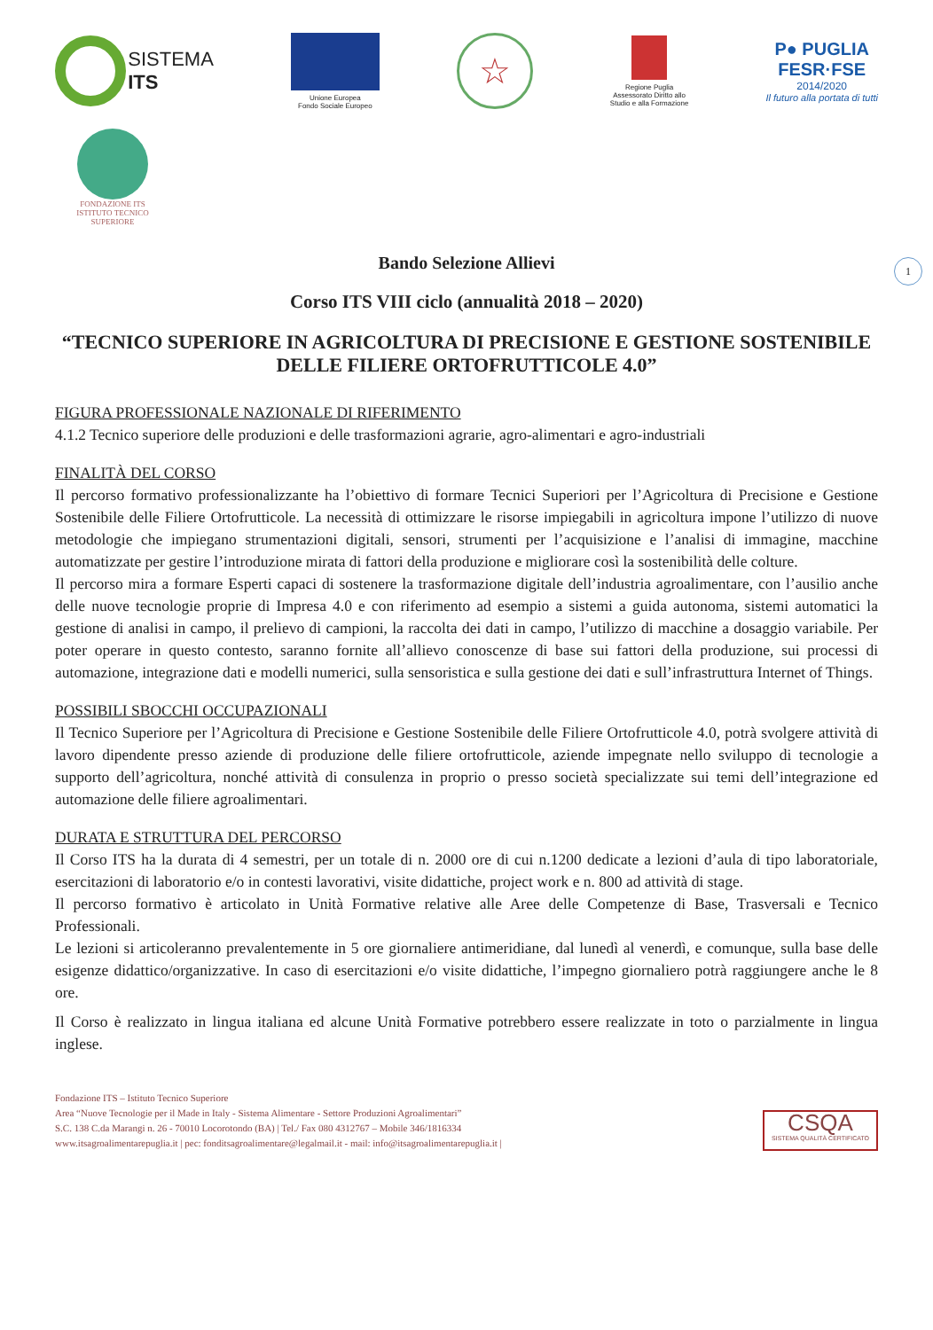SISTEMA
ITS
Unione Europea
Fondo Sociale Europeo
☆
Regione Puglia
Assessorato Diritto allo
Studio e alla Formazione
P● PUGLIA
FESR·FSE
2014/2020
Il futuro alla portata di tutti
FONDAZIONE ITS
ISTITUTO TECNICO SUPERIORE
1
Bando Selezione Allievi
Corso ITS VIII ciclo (annualità 2018 – 2020)
“TECNICO SUPERIORE IN AGRICOLTURA DI PRECISIONE E GESTIONE SOSTENIBILE DELLE FILIERE ORTOFRUTTICOLE 4.0”
FIGURA PROFESSIONALE NAZIONALE DI RIFERIMENTO
4.1.2 Tecnico superiore delle produzioni e delle trasformazioni agrarie, agro-alimentari e agro-industriali
FINALITÀ DEL CORSO
Il percorso formativo professionalizzante ha l’obiettivo di formare Tecnici Superiori per l’Agricoltura di Precisione e Gestione Sostenibile delle Filiere Ortofrutticole. La necessità di ottimizzare le risorse impiegabili in agricoltura impone l’utilizzo di nuove metodologie che impiegano strumentazioni digitali, sensori, strumenti per l’acquisizione e l’analisi di immagine, macchine automatizzate per gestire l’introduzione mirata di fattori della produzione e migliorare così la sostenibilità delle colture.
Il percorso mira a formare Esperti capaci di sostenere la trasformazione digitale dell’industria agroalimentare, con l’ausilio anche delle nuove tecnologie proprie di Impresa 4.0 e con riferimento ad esempio a sistemi a guida autonoma, sistemi automatici la gestione di analisi in campo, il prelievo di campioni, la raccolta dei dati in campo, l’utilizzo di macchine a dosaggio variabile. Per poter operare in questo contesto, saranno fornite all’allievo conoscenze di base sui fattori della produzione, sui processi di automazione, integrazione dati e modelli numerici, sulla sensoristica e sulla gestione dei dati e sull’infrastruttura Internet of Things.
POSSIBILI SBOCCHI OCCUPAZIONALI
Il Tecnico Superiore per l’Agricoltura di Precisione e Gestione Sostenibile delle Filiere Ortofrutticole 4.0, potrà svolgere attività di lavoro dipendente presso aziende di produzione delle filiere ortofrutticole, aziende impegnate nello sviluppo di tecnologie a supporto dell’agricoltura, nonché attività di consulenza in proprio o presso società specializzate sui temi dell’integrazione ed automazione delle filiere agroalimentari.
DURATA E STRUTTURA DEL PERCORSO
Il Corso ITS ha la durata di 4 semestri, per un totale di n. 2000 ore di cui n.1200 dedicate a lezioni d’aula di tipo laboratoriale, esercitazioni di laboratorio e/o in contesti lavorativi, visite didattiche, project work e n. 800 ad attività di stage.
Il percorso formativo è articolato in Unità Formative relative alle Aree delle Competenze di Base, Trasversali e Tecnico Professionali.
Le lezioni si articoleranno prevalentemente in 5 ore giornaliere antimeridiane, dal lunedì al venerdì, e comunque, sulla base delle esigenze didattico/organizzative. In caso di esercitazioni e/o visite didattiche, l’impegno giornaliero potrà raggiungere anche le 8 ore.
Il Corso è realizzato in lingua italiana ed alcune Unità Formative potrebbero essere realizzate in toto o parzialmente in lingua inglese.
Fondazione ITS – Istituto Tecnico Superiore
Area “Nuove Tecnologie per il Made in Italy - Sistema Alimentare - Settore Produzioni Agroalimentari”
S.C. 138 C.da Marangi n. 26 - 70010 Locorotondo (BA) | Tel./ Fax 080 4312767 – Mobile 346/1816334
www.itsagroalimentarepuglia.it | pec: fonditsagroalimentare@legalmail.it - mail: info@itsagroalimentarepuglia.it |
CSQA
SISTEMA QUALITÀ CERTIFICATO